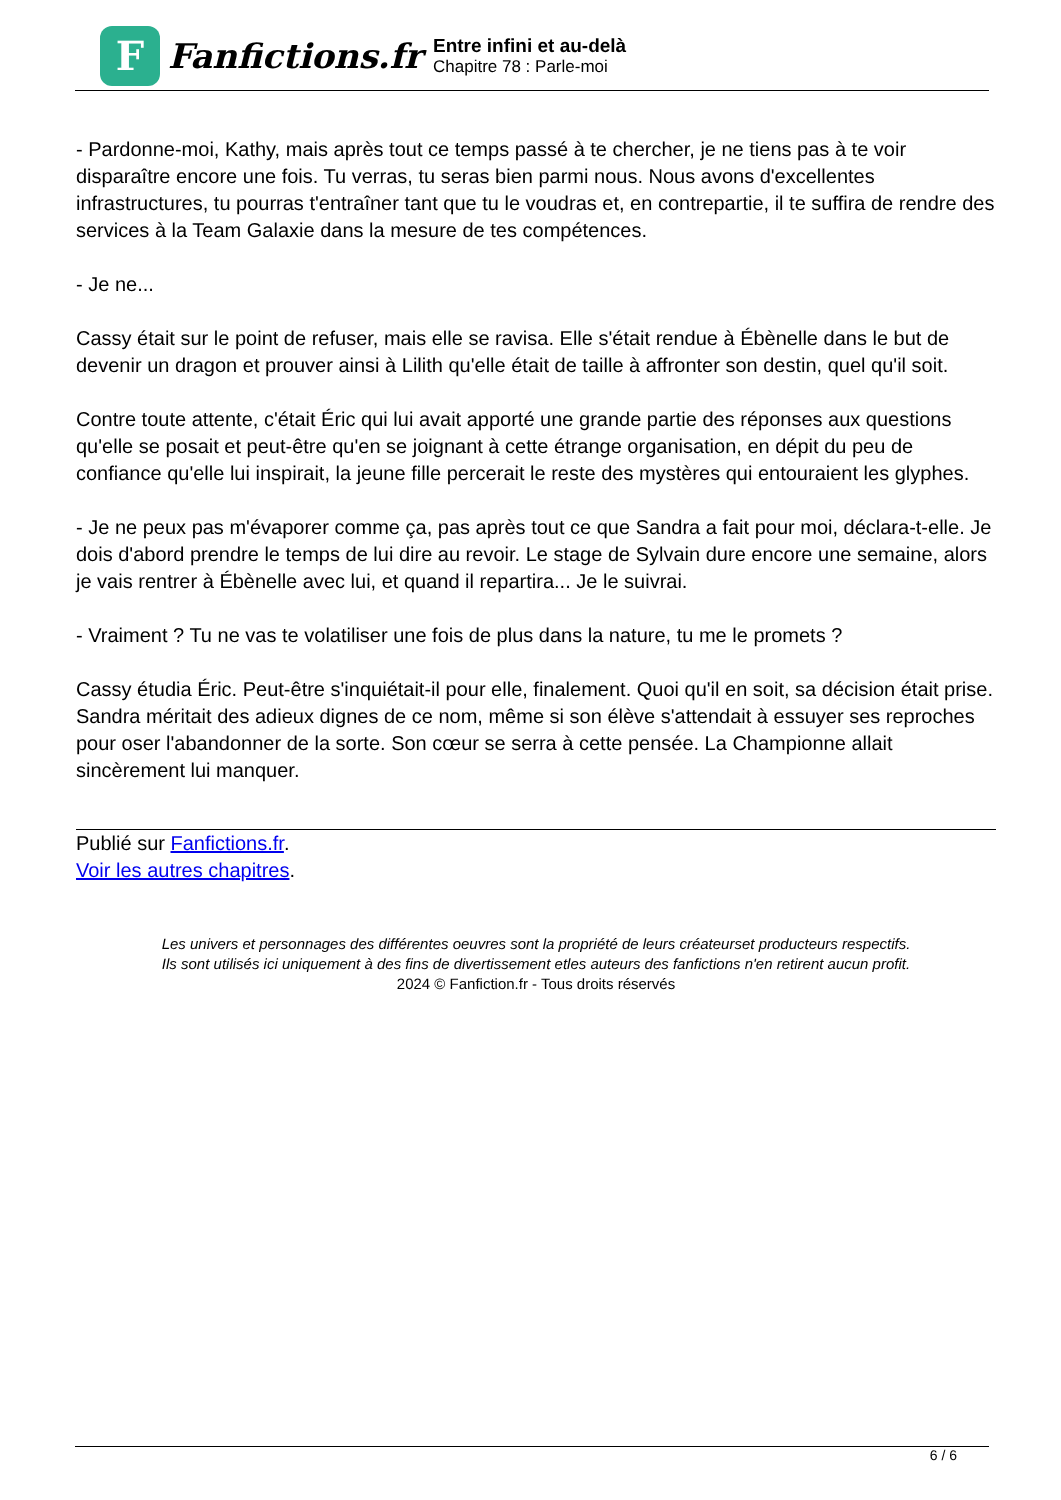F
Fanfictions.fr
Entre infini et au-delà
Chapitre 78 : Parle-moi
- Pardonne-moi, Kathy, mais après tout ce temps passé à te chercher, je ne tiens pas à te voir disparaître encore une fois. Tu verras, tu seras bien parmi nous. Nous avons d'excellentes infrastructures, tu pourras t'entraîner tant que tu le voudras et, en contrepartie, il te suffira de rendre des services à la Team Galaxie dans la mesure de tes compétences.
- Je ne...
Cassy était sur le point de refuser, mais elle se ravisa. Elle s'était rendue à Ébènelle dans le but de devenir un dragon et prouver ainsi à Lilith qu'elle était de taille à affronter son destin, quel qu'il soit.
Contre toute attente, c'était Éric qui lui avait apporté une grande partie des réponses aux questions qu'elle se posait et peut-être qu'en se joignant à cette étrange organisation, en dépit du peu de confiance qu'elle lui inspirait, la jeune fille percerait le reste des mystères qui entouraient les glyphes.
- Je ne peux pas m'évaporer comme ça, pas après tout ce que Sandra a fait pour moi, déclara-t-elle. Je dois d'abord prendre le temps de lui dire au revoir. Le stage de Sylvain dure encore une semaine, alors je vais rentrer à Ébènelle avec lui, et quand il repartira... Je le suivrai.
- Vraiment ? Tu ne vas te volatiliser une fois de plus dans la nature, tu me le promets ?
Cassy étudia Éric. Peut-être s'inquiétait-il pour elle, finalement. Quoi qu'il en soit, sa décision était prise. Sandra méritait des adieux dignes de ce nom, même si son élève s'attendait à essuyer ses reproches pour oser l'abandonner de la sorte. Son cœur se serra à cette pensée. La Championne allait sincèrement lui manquer.
Publié sur Fanfictions.fr.
Voir les autres chapitres.
Les univers et personnages des différentes oeuvres sont la propriété de leurs créateurset producteurs respectifs.
Ils sont utilisés ici uniquement à des fins de divertissement etles auteurs des fanfictions n'en retirent aucun profit.
2024 © Fanfiction.fr - Tous droits réservés
6 / 6